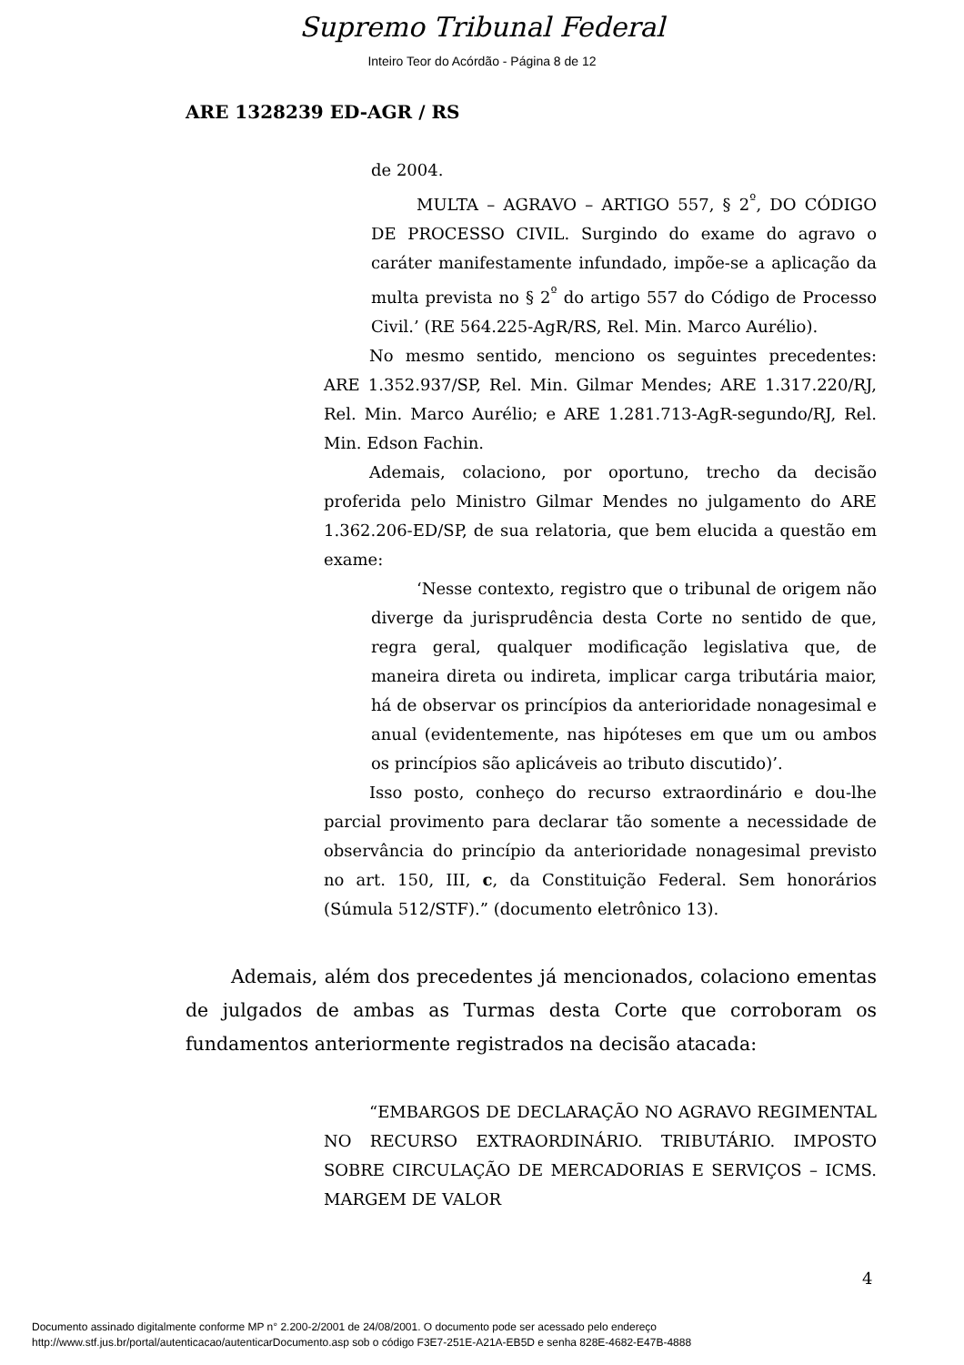Supremo Tribunal Federal
Inteiro Teor do Acórdão - Página 8 de 12
ARE 1328239 ED-AGR / RS
de 2004.
MULTA – AGRAVO – ARTIGO 557, § 2<sup>º</sup>, DO CÓDIGO DE PROCESSO CIVIL. Surgindo do exame do agravo o caráter manifestamente infundado, impõe-se a aplicação da multa prevista no § 2<sup>º</sup> do artigo 557 do Código de Processo Civil.’ (RE 564.225-AgR/RS, Rel. Min. Marco Aurélio).
No mesmo sentido, menciono os seguintes precedentes: ARE 1.352.937/SP, Rel. Min. Gilmar Mendes; ARE 1.317.220/RJ, Rel. Min. Marco Aurélio; e ARE 1.281.713-AgR-segundo/RJ, Rel. Min. Edson Fachin.
Ademais, colaciono, por oportuno, trecho da decisão proferida pelo Ministro Gilmar Mendes no julgamento do ARE 1.362.206-ED/SP, de sua relatoria, que bem elucida a questão em exame:
‘Nesse contexto, registro que o tribunal de origem não diverge da jurisprudência desta Corte no sentido de que, regra geral, qualquer modificação legislativa que, de maneira direta ou indireta, implicar carga tributária maior, há de observar os princípios da anterioridade nonagesimal e anual (evidentemente, nas hipóteses em que um ou ambos os princípios são aplicáveis ao tributo discutido)’.
Isso posto, conheço do recurso extraordinário e dou-lhe parcial provimento para declarar tão somente a necessidade de observância do princípio da anterioridade nonagesimal previsto no art. 150, III, c, da Constituição Federal. Sem honorários (Súmula 512/STF).” (documento eletrônico 13).
Ademais, além dos precedentes já mencionados, colaciono ementas de julgados de ambas as Turmas desta Corte que corroboram os fundamentos anteriormente registrados na decisão atacada:
“EMBARGOS DE DECLARAÇÃO NO AGRAVO REGIMENTAL NO RECURSO EXTRAORDINÁRIO. TRIBUTÁRIO. IMPOSTO SOBRE CIRCULAÇÃO DE MERCADORIAS E SERVIÇOS – ICMS. MARGEM DE VALOR
4
Documento assinado digitalmente conforme MP n° 2.200-2/2001 de 24/08/2001. O documento pode ser acessado pelo endereço
http://www.stf.jus.br/portal/autenticacao/autenticarDocumento.asp sob o código F3E7-251E-A21A-EB5D e senha 828E-4682-E47B-4888